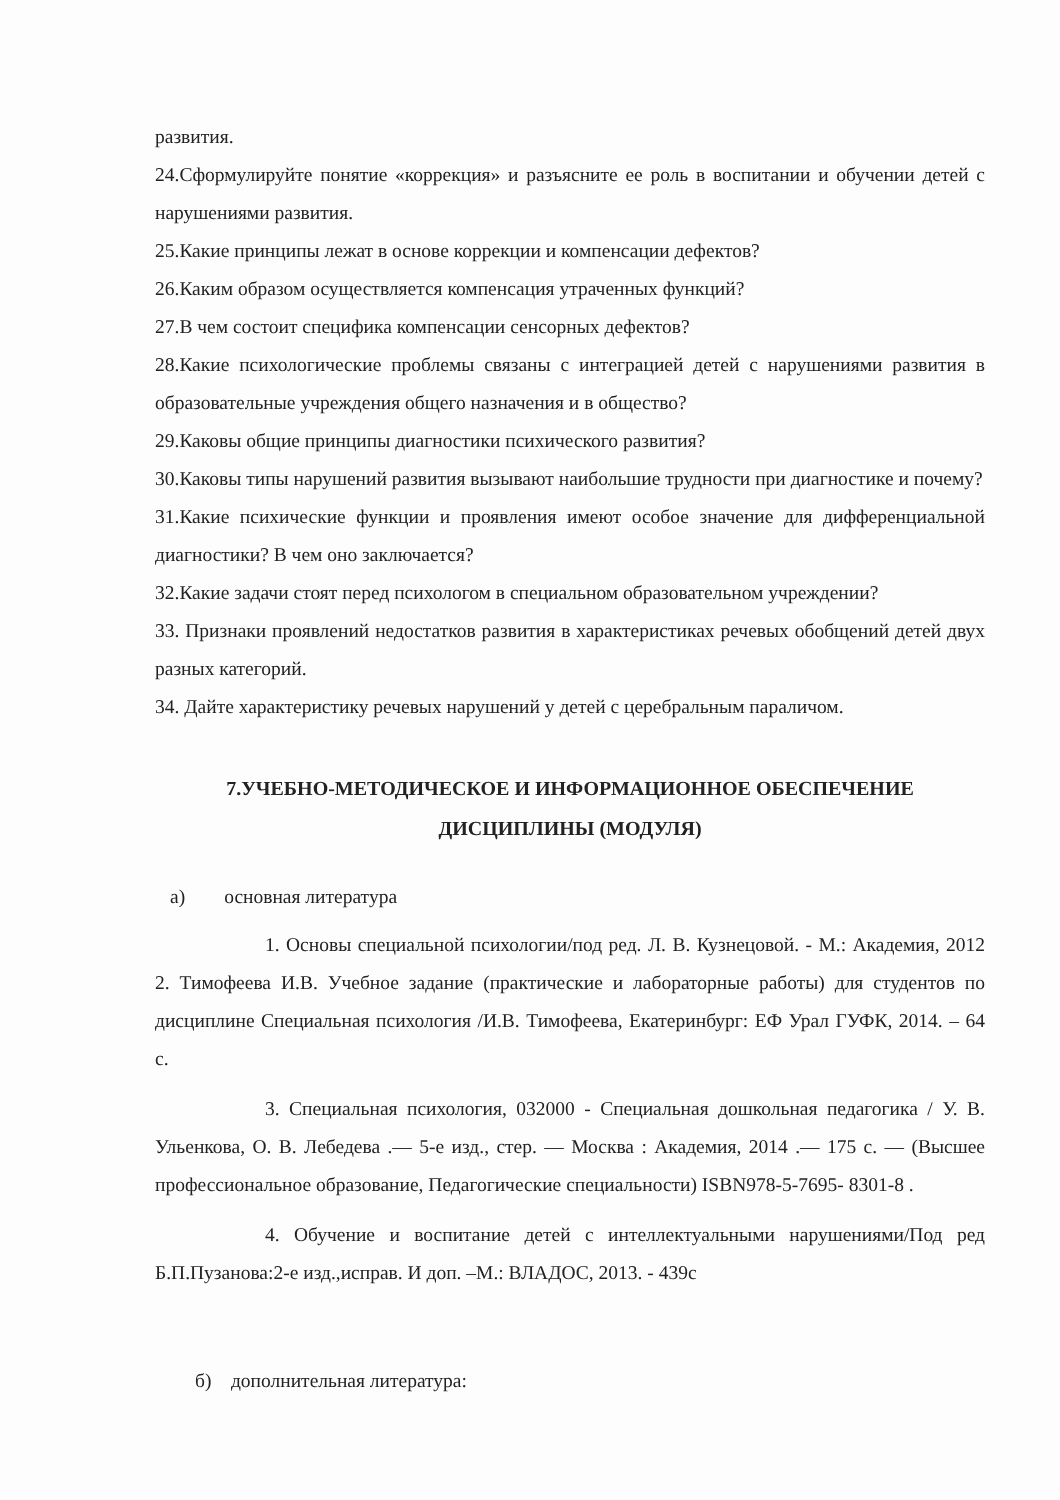развития.
24.Сформулируйте понятие «коррекция» и разъясните ее роль в воспитании и обучении детей с нарушениями развития.
25.Какие принципы лежат в основе коррекции и компенсации дефектов?
26.Каким образом осуществляется компенсация утраченных функций?
27.В чем состоит специфика компенсации сенсорных дефектов?
28.Какие психологические проблемы связаны с интеграцией детей с нарушениями развития в образовательные учреждения общего назначения и в общество?
29.Каковы общие принципы диагностики психического развития?
30.Каковы типы нарушений развития вызывают наибольшие трудности при диагностике и почему?
31.Какие психические функции и проявления имеют особое значение для дифференциальной диагностики? В чем оно заключается?
32.Какие задачи стоят перед психологом в специальном образовательном учреждении?
33. Признаки проявлений недостатков развития в характеристиках речевых обобщений детей двух разных категорий.
34. Дайте характеристику речевых нарушений у детей с церебральным параличом.
7.УЧЕБНО-МЕТОДИЧЕСКОЕ И ИНФОРМАЦИОННОЕ ОБЕСПЕЧЕНИЕ
ДИСЦИПЛИНЫ (МОДУЛЯ)
а) основная литература
1. Основы специальной психологии/под ред. Л. В. Кузнецовой. - М.: Академия, 2012 2. Тимофеева И.В. Учебное задание (практические и лабораторные работы) для студентов по дисциплине Специальная психология /И.В. Тимофеева, Екатеринбург: ЕФ Урал ГУФК, 2014. – 64 с.
3. Специальная психология, 032000 - Специальная дошкольная педагогика / У. В. Ульенкова, О. В. Лебедева .— 5-е изд., стер. — Москва : Академия, 2014 .— 175 с. — (Высшее профессиональное образование, Педагогические специальности) ISBN978-5-7695- 8301-8 .
4. Обучение и воспитание детей с интеллектуальными нарушениями/Под ред Б.П.Пузанова:2-е изд.,исправ. И доп. –М.: ВЛАДОС, 2013. - 439с
б) дополнительная литература: